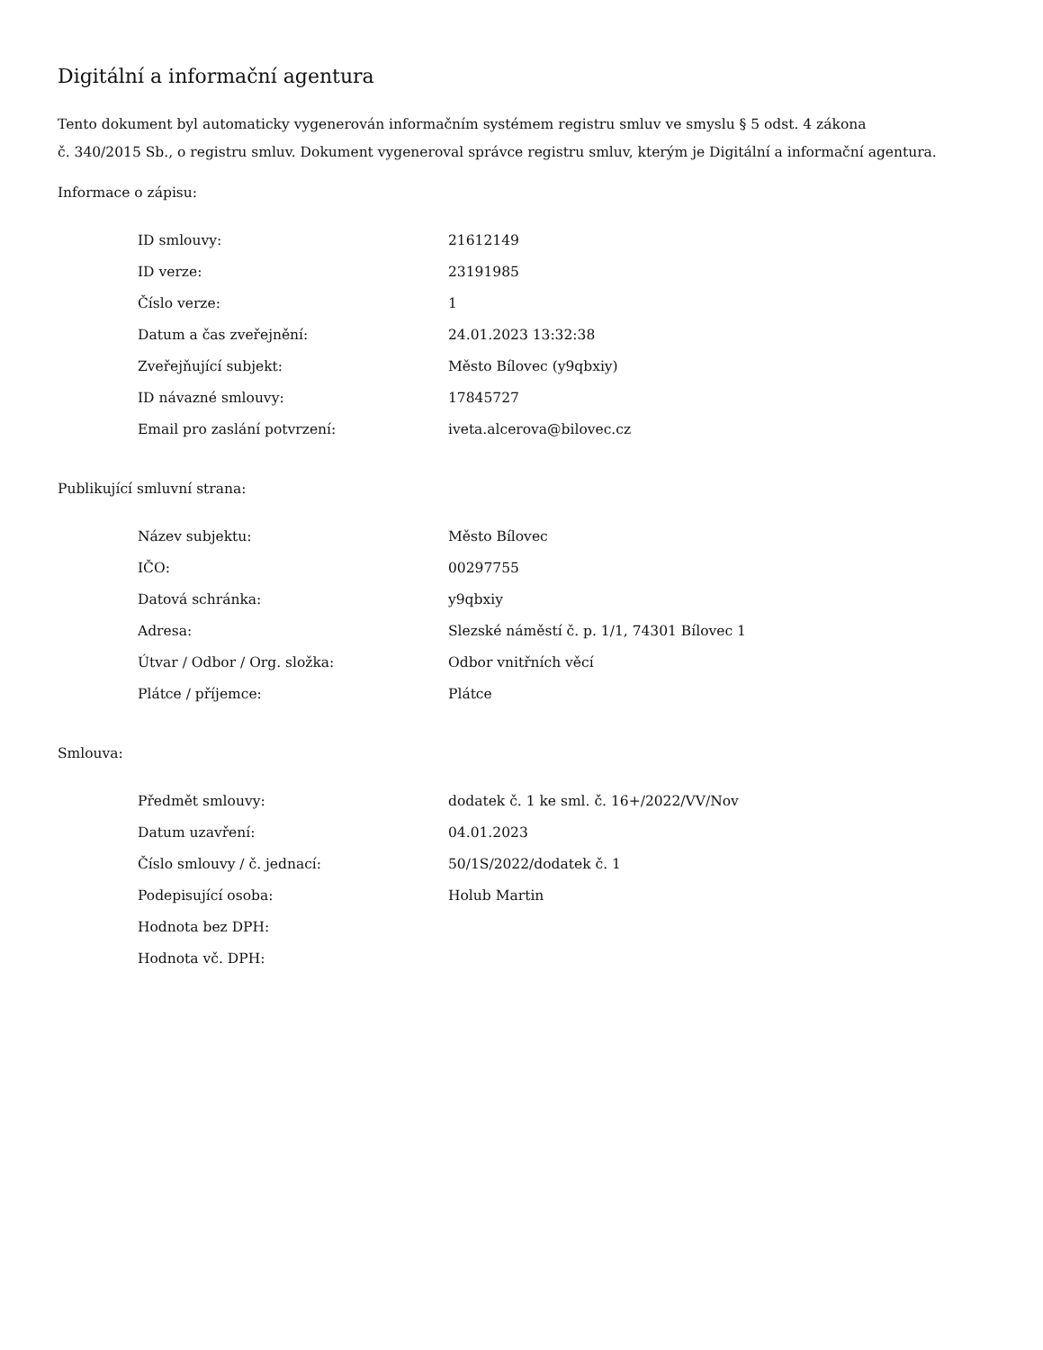Digitální a informační agentura
Tento dokument byl automaticky vygenerován informačním systémem registru smluv ve smyslu § 5 odst. 4 zákona
č. 340/2015 Sb., o registru smluv. Dokument vygeneroval správce registru smluv, kterým je Digitální a informační agentura.
Informace o zápisu:
| ID smlouvy: | 21612149 |
| ID verze: | 23191985 |
| Číslo verze: | 1 |
| Datum a čas zveřejnění: | 24.01.2023 13:32:38 |
| Zveřejňující subjekt: | Město Bílovec (y9qbxiy) |
| ID návazné smlouvy: | 17845727 |
| Email pro zaslání potvrzení: | iveta.alcerova@bilovec.cz |
Publikující smluvní strana:
| Název subjektu: | Město Bílovec |
| IČO: | 00297755 |
| Datová schránka: | y9qbxiy |
| Adresa: | Slezské náměstí č. p. 1/1, 74301 Bílovec 1 |
| Útvar / Odbor / Org. složka: | Odbor vnitřních věcí |
| Plátce / příjemce: | Plátce |
Smlouva:
| Předmět smlouvy: | dodatek č. 1 ke sml. č. 16+/2022/VV/Nov |
| Datum uzavření: | 04.01.2023 |
| Číslo smlouvy / č. jednací: | 50/1S/2022/dodatek č. 1 |
| Podepisující osoba: | Holub Martin |
| Hodnota bez DPH: | |
| Hodnota vč. DPH: | |